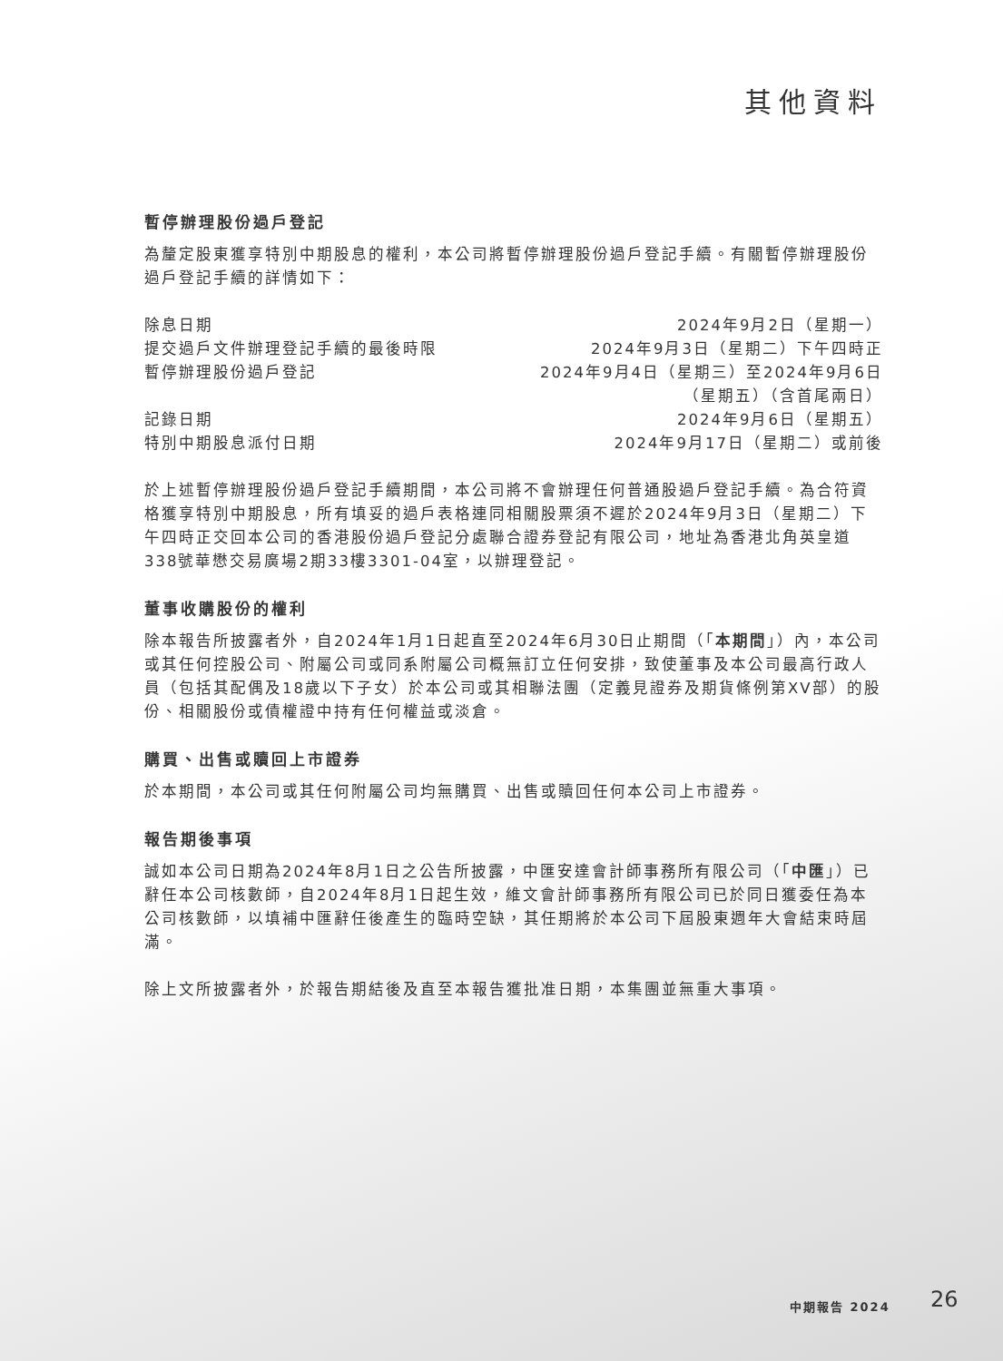其他資料
暫停辦理股份過戶登記
為釐定股東獲享特別中期股息的權利，本公司將暫停辦理股份過戶登記手續。有關暫停辦理股份過戶登記手續的詳情如下：
| 除息日期 | 2024年9月2日（星期一） |
| 提交過戶文件辦理登記手續的最後時限 | 2024年9月3日（星期二）下午四時正 |
| 暫停辦理股份過戶登記 | 2024年9月4日（星期三）至2024年9月6日 （星期五）（含首尾兩日） |
| 記錄日期 | 2024年9月6日（星期五） |
| 特別中期股息派付日期 | 2024年9月17日（星期二）或前後 |
於上述暫停辦理股份過戶登記手續期間，本公司將不會辦理任何普通股過戶登記手續。為合符資格獲享特別中期股息，所有填妥的過戶表格連同相關股票須不遲於2024年9月3日（星期二）下午四時正交回本公司的香港股份過戶登記分處聯合證券登記有限公司，地址為香港北角英皇道338號華懋交易廣場2期33樓3301-04室，以辦理登記。
董事收購股份的權利
除本報告所披露者外，自2024年1月1日起直至2024年6月30日止期間（「本期間」）內，本公司或其任何控股公司、附屬公司或同系附屬公司概無訂立任何安排，致使董事及本公司最高行政人員（包括其配偶及18歲以下子女）於本公司或其相聯法團（定義見證券及期貨條例第XV部）的股份、相關股份或債權證中持有任何權益或淡倉。
購買、出售或贖回上市證券
於本期間，本公司或其任何附屬公司均無購買、出售或贖回任何本公司上市證券。
報告期後事項
誠如本公司日期為2024年8月1日之公告所披露，中匯安達會計師事務所有限公司（「中匯」）已辭任本公司核數師，自2024年8月1日起生效，維文會計師事務所有限公司已於同日獲委任為本公司核數師，以填補中匯辭任後產生的臨時空缺，其任期將於本公司下屆股東週年大會結束時屆滿。
除上文所披露者外，於報告期結後及直至本報告獲批准日期，本集團並無重大事項。
中期報告 2024 26